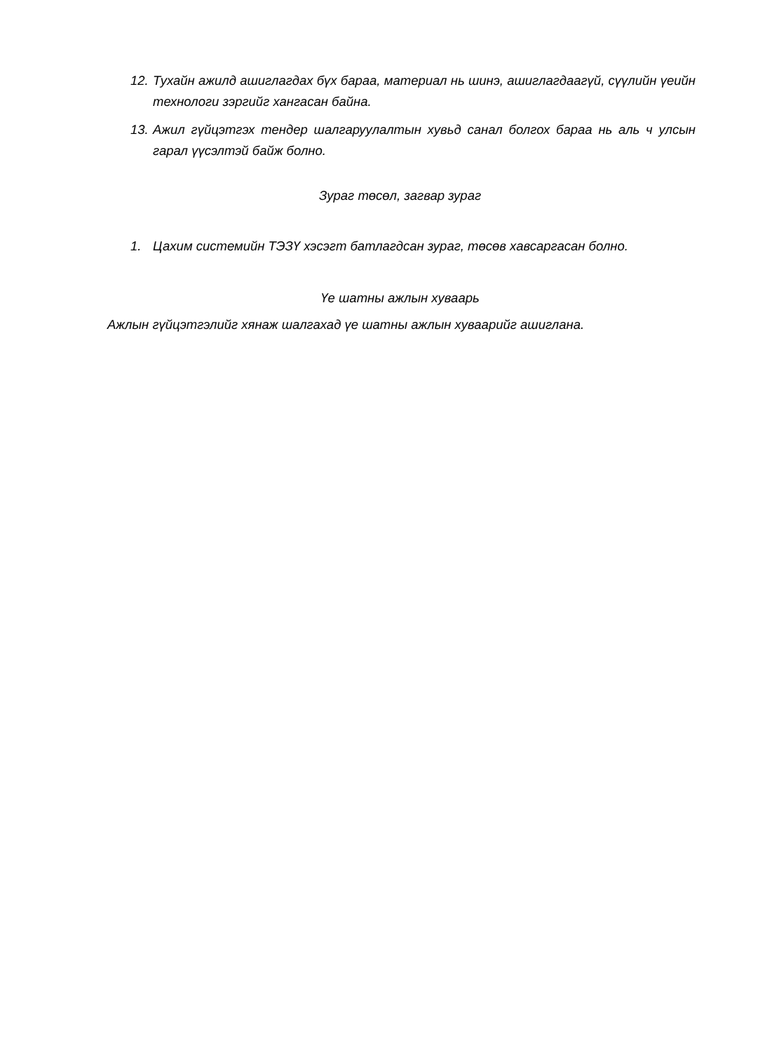12. Тухайн ажилд ашиглагдах бүх бараа, материал нь шинэ, ашиглагдаагүй, сүүлийн үеийн технологи зэргийг хангасан байна.
13. Ажил гүйцэтгэх тендер шалгаруулалтын хувьд санал болгох бараа нь аль ч улсын гарал үүсэлтэй байж болно.
Зураг төсөл, загвар зураг
1. Цахим системийн ТЭЗҮ хэсэгт батлагдсан зураг, төсөв хавсаргасан болно.
Үе шатны ажлын хуваарь
Ажлын гүйцэтгэлийг хянаж шалгахад үе шатны ажлын хуваарийг ашиглана.